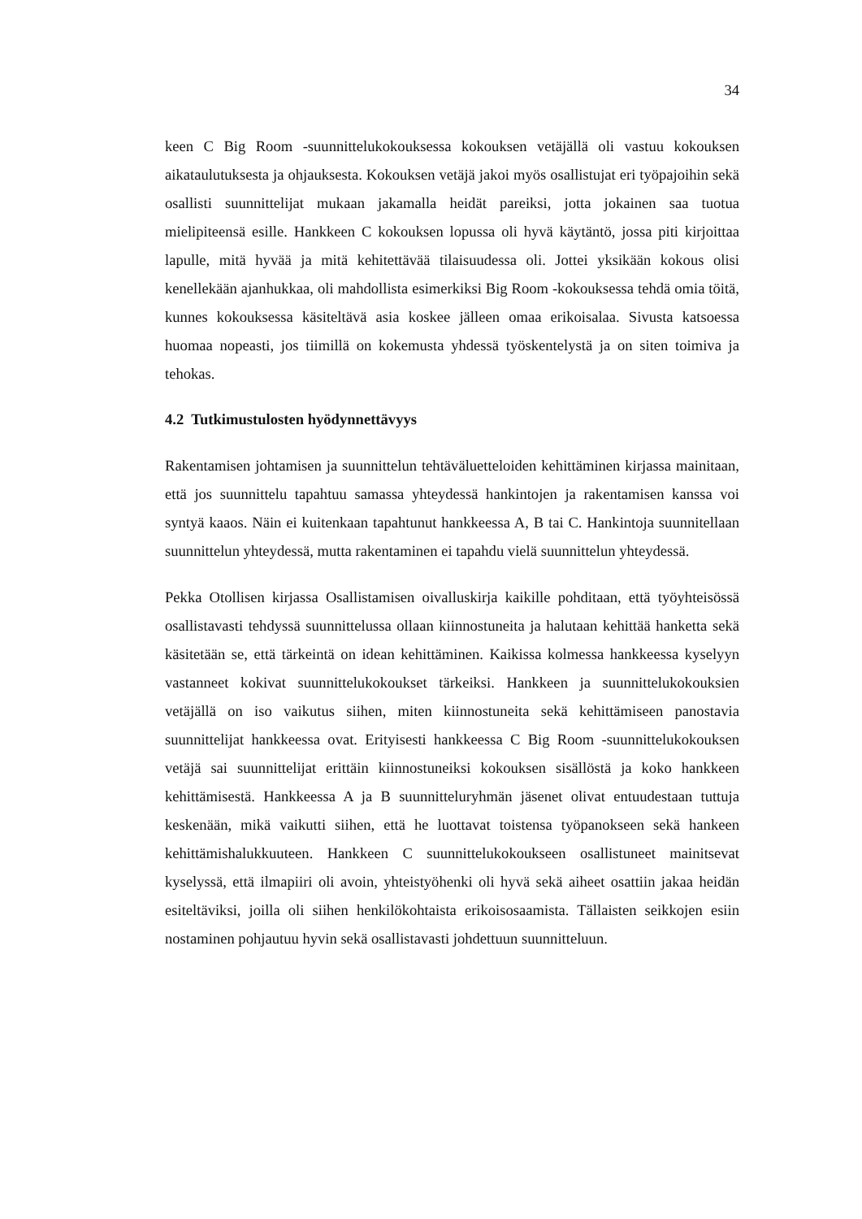34
keen C Big Room -suunnittelukokouksessa kokouksen vetäjällä oli vastuu kokouksen aikataulutuksesta ja ohjauksesta. Kokouksen vetäjä jakoi myös osallistujat eri työpajoihin sekä osallisti suunnittelijat mukaan jakamalla heidät pareiksi, jotta jokainen saa tuotua mielipiteensä esille. Hankkeen C kokouksen lopussa oli hyvä käytäntö, jossa piti kirjoittaa lapulle, mitä hyvää ja mitä kehitettävää tilaisuudessa oli. Jottei yksikään kokous olisi kenellekään ajanhukkaa, oli mahdollista esimerkiksi Big Room -kokouksessa tehdä omia töitä, kunnes kokouksessa käsiteltävä asia koskee jälleen omaa erikoisalaa. Sivusta katsoessa huomaa nopeasti, jos tiimillä on kokemusta yhdessä työskentelystä ja on siten toimiva ja tehokas.
4.2 Tutkimustulosten hyödynnettävyys
Rakentamisen johtamisen ja suunnittelun tehtäväluetteloiden kehittäminen kirjassa mainitaan, että jos suunnittelu tapahtuu samassa yhteydessä hankintojen ja rakentamisen kanssa voi syntyä kaaos. Näin ei kuitenkaan tapahtunut hankkeessa A, B tai C. Hankintoja suunnitellaan suunnittelun yhteydessä, mutta rakentaminen ei tapahdu vielä suunnittelun yhteydessä.
Pekka Otollisen kirjassa Osallistamisen oivalluskirja kaikille pohditaan, että työyhteisössä osallistavasti tehdyssä suunnittelussa ollaan kiinnostuneita ja halutaan kehittää hanketta sekä käsitetään se, että tärkeintä on idean kehittäminen. Kaikissa kolmessa hankkeessa kyselyyn vastanneet kokivat suunnittelukokoukset tärkeiksi. Hankkeen ja suunnittelukokouksien vetäjällä on iso vaikutus siihen, miten kiinnostuneita sekä kehittämiseen panostavia suunnittelijat hankkeessa ovat. Erityisesti hankkeessa C Big Room -suunnittelukokouksen vetäjä sai suunnittelijat erittäin kiinnostuneiksi kokouksen sisällöstä ja koko hankkeen kehittämisestä. Hankkeessa A ja B suunnitteluryhmän jäsenet olivat entuudestaan tuttuja keskenään, mikä vaikutti siihen, että he luottavat toistensa työpanokseen sekä hankeen kehittämishalukkuuteen. Hankkeen C suunnittelukokoukseen osallistuneet mainitsevat kyselyssä, että ilmapiiri oli avoin, yhteistyöhenki oli hyvä sekä aiheet osattiin jakaa heidän esiteltäviksi, joilla oli siihen henkilökohtaista erikoisosaamista. Tällaisten seikkojen esiin nostaminen pohjautuu hyvin sekä osallistavasti johdettuun suunnitteluun.